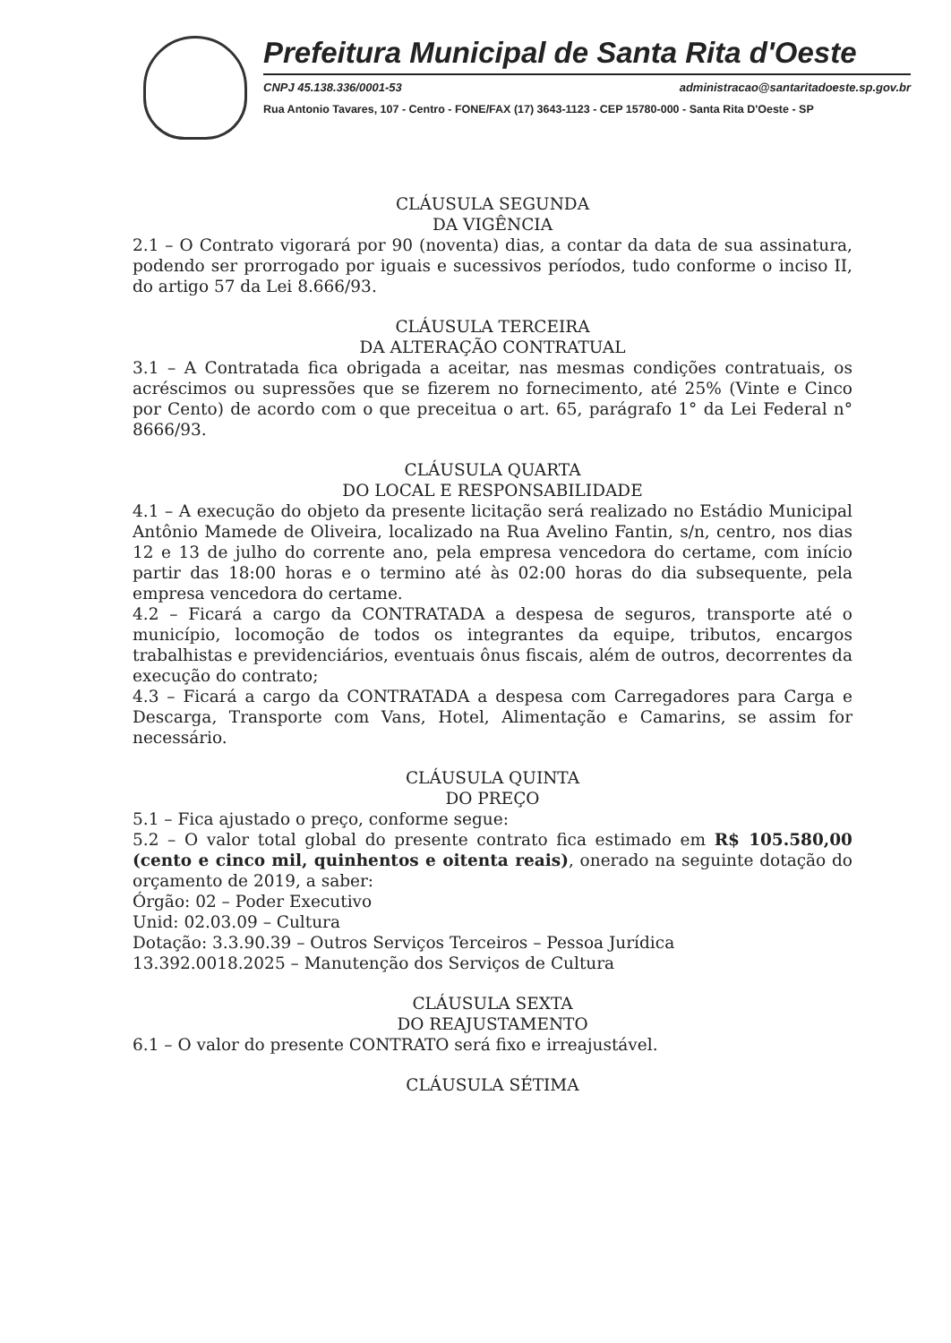Prefeitura Municipal de Santa Rita d'Oeste
CNPJ 45.138.336/0001-53 administracao@santaritadoeste.sp.gov.br
Rua Antonio Tavares, 107 - Centro - FONE/FAX (17) 3643-1123 - CEP 15780-000 - Santa Rita D'Oeste - SP
CLÁUSULA SEGUNDA
DA VIGÊNCIA
2.1 – O Contrato vigorará por 90 (noventa) dias, a contar da data de sua assinatura, podendo ser prorrogado por iguais e sucessivos períodos, tudo conforme o inciso II, do artigo 57 da Lei 8.666/93.
CLÁUSULA TERCEIRA
DA ALTERAÇÃO CONTRATUAL
3.1 – A Contratada fica obrigada a aceitar, nas mesmas condições contratuais, os acréscimos ou supressões que se fizerem no fornecimento, até 25% (Vinte e Cinco por Cento) de acordo com o que preceitua o art. 65, parágrafo 1° da Lei Federal n° 8666/93.
CLÁUSULA QUARTA
DO LOCAL E RESPONSABILIDADE
4.1 – A execução do objeto da presente licitação será realizado no Estádio Municipal Antônio Mamede de Oliveira, localizado na Rua Avelino Fantin, s/n, centro, nos dias 12 e 13 de julho do corrente ano, pela empresa vencedora do certame, com início partir das 18:00 horas e o termino até às 02:00 horas do dia subsequente, pela empresa vencedora do certame.
4.2 – Ficará a cargo da CONTRATADA a despesa de seguros, transporte até o município, locomoção de todos os integrantes da equipe, tributos, encargos trabalhistas e previdenciários, eventuais ônus fiscais, além de outros, decorrentes da execução do contrato;
4.3 – Ficará a cargo da CONTRATADA a despesa com Carregadores para Carga e Descarga, Transporte com Vans, Hotel, Alimentação e Camarins, se assim for necessário.
CLÁUSULA QUINTA
DO PREÇO
5.1 – Fica ajustado o preço, conforme segue:
5.2 – O valor total global do presente contrato fica estimado em R$ 105.580,00 (cento e cinco mil, quinhentos e oitenta reais), onerado na seguinte dotação do orçamento de 2019, a saber:
Órgão: 02 – Poder Executivo
Unid: 02.03.09 – Cultura
Dotação: 3.3.90.39 – Outros Serviços Terceiros – Pessoa Jurídica
13.392.0018.2025 – Manutenção dos Serviços de Cultura
CLÁUSULA SEXTA
DO REAJUSTAMENTO
6.1 – O valor do presente CONTRATO será fixo e irreajustável.
CLÁUSULA SÉTIMA